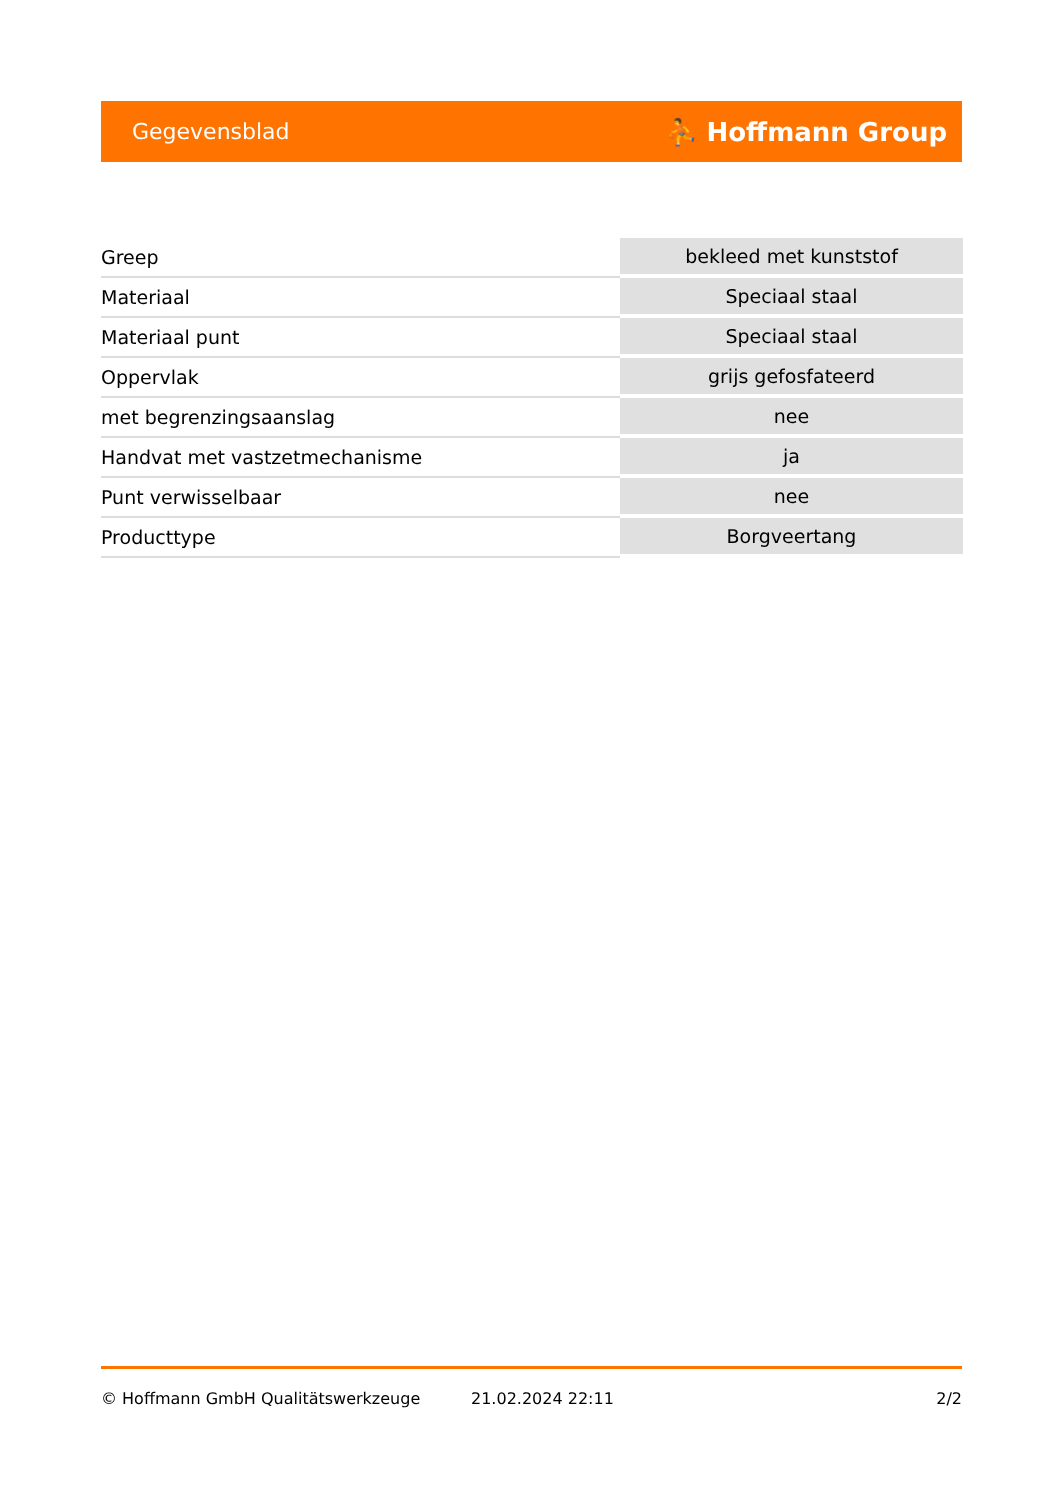Gegevensblad ⛹ Hoffmann Group
| Greep | bekleed met kunststof |
| Materiaal | Speciaal staal |
| Materiaal punt | Speciaal staal |
| Oppervlak | grijs gefosfateerd |
| met begrenzingsaanslag | nee |
| Handvat met vastzetmechanisme | ja |
| Punt verwisselbaar | nee |
| Producttype | Borgveertang |
© Hoffmann GmbH Qualitätswerkzeuge 21.02.2024 22:11 2/2